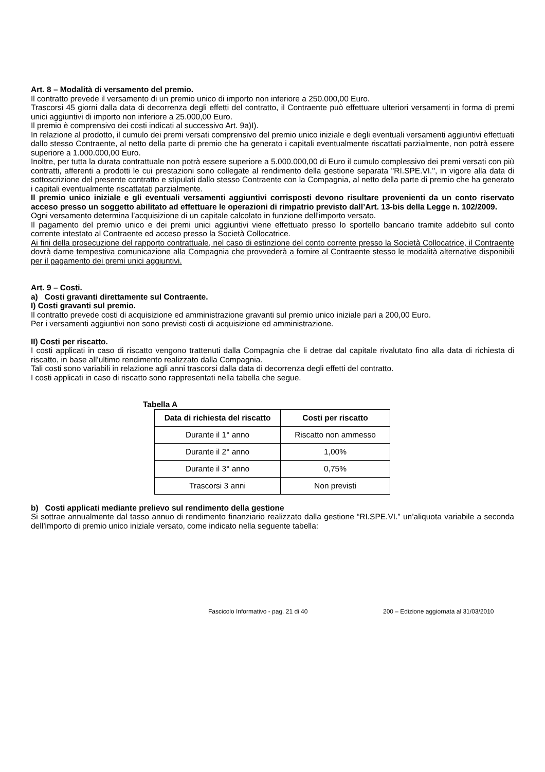Art. 8 – Modalità di versamento del premio.
Il contratto prevede il versamento di un premio unico di importo non inferiore a 250.000,00 Euro.
Trascorsi 45 giorni dalla data di decorrenza degli effetti del contratto, il Contraente può effettuare ulteriori versamenti in forma di premi unici aggiuntivi di importo non inferiore a 25.000,00 Euro.
Il premio è comprensivo dei costi indicati al successivo Art. 9a)I).
In relazione al prodotto, il cumulo dei premi versati comprensivo del premio unico iniziale e degli eventuali versamenti aggiuntivi effettuati dallo stesso Contraente, al netto della parte di premio che ha generato i capitali eventualmente riscattati parzialmente, non potrà essere superiore a 1.000.000,00 Euro.
Inoltre, per tutta la durata contrattuale non potrà essere superiore a 5.000.000,00 di Euro il cumulo complessivo dei premi versati con più contratti, afferenti a prodotti le cui prestazioni sono collegate al rendimento della gestione separata "RI.SPE.VI.", in vigore alla data di sottoscrizione del presente contratto e stipulati dallo stesso Contraente con la Compagnia, al netto della parte di premio che ha generato i capitali eventualmente riscattatati parzialmente.
Il premio unico iniziale e gli eventuali versamenti aggiuntivi corrisposti devono risultare provenienti da un conto riservato acceso presso un soggetto abilitato ad effettuare le operazioni di rimpatrio previsto dall’Art. 13-bis della Legge n. 102/2009.
Ogni versamento determina l’acquisizione di un capitale calcolato in funzione dell’importo versato.
Il pagamento del premio unico e dei premi unici aggiuntivi viene effettuato presso lo sportello bancario tramite addebito sul conto corrente intestato al Contraente ed acceso presso la Società Collocatrice.
Ai fini della prosecuzione del rapporto contrattuale, nel caso di estinzione del conto corrente presso la Società Collocatrice, il Contraente dovrà darne tempestiva comunicazione alla Compagnia che provvederà a fornire al Contraente stesso le modalità alternative disponibili per il pagamento dei premi unici aggiuntivi.
Art. 9 – Costi.
a) Costi gravanti direttamente sul Contraente.
I) Costi gravanti sul premio.
Il contratto prevede costi di acquisizione ed amministrazione gravanti sul premio unico iniziale pari a 200,00 Euro.
Per i versamenti aggiuntivi non sono previsti costi di acquisizione ed amministrazione.
II) Costi per riscatto.
I costi applicati in caso di riscatto vengono trattenuti dalla Compagnia che li detrae dal capitale rivalutato fino alla data di richiesta di riscatto, in base all’ultimo rendimento realizzato dalla Compagnia.
Tali costi sono variabili in relazione agli anni trascorsi dalla data di decorrenza degli effetti del contratto.
I costi applicati in caso di riscatto sono rappresentati nella tabella che segue.
Tabella A
| Data di richiesta del riscatto | Costi per riscatto |
| --- | --- |
| Durante il 1° anno | Riscatto non ammesso |
| Durante il 2° anno | 1,00% |
| Durante il 3° anno | 0,75% |
| Trascorsi 3 anni | Non previsti |
b) Costi applicati mediante prelievo sul rendimento della gestione
Si sottrae annualmente dal tasso annuo di rendimento finanziario realizzato dalla gestione “RI.SPE.VI.” un’aliquota variabile a seconda dell’importo di premio unico iniziale versato, come indicato nella seguente tabella:
Fascicolo Informativo - pag. 21 di 40 200 – Edizione aggiornata al 31/03/2010